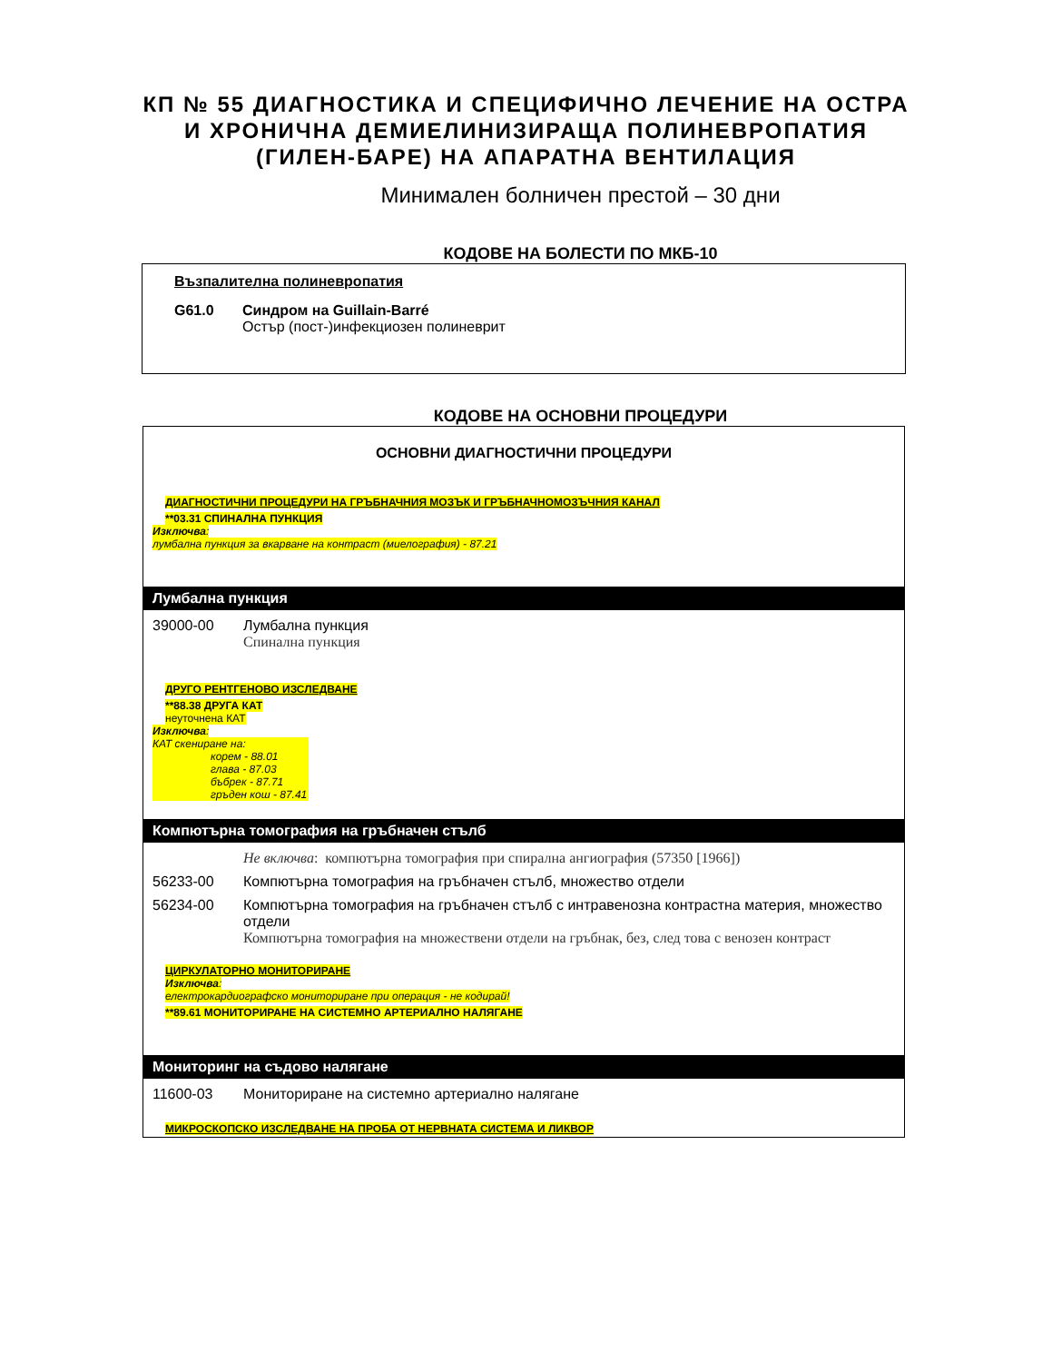КП № 55 ДИАГНОСТИКА И СПЕЦИФИЧНО ЛЕЧЕНИЕ НА ОСТРА И ХРОНИЧНА ДЕМИЕЛИНИЗИРАЩА ПОЛИНЕВРОПАТИЯ (ГИЛЕН-БАРЕ) НА АПАРАТНА ВЕНТИЛАЦИЯ
Минимален болничен престой – 30 дни
КОДОВЕ НА БОЛЕСТИ ПО МКБ-10
Възпалителна полиневропатия
G61.0 Синдром на Guillain-Barré
Остър (пост-)инфекциозен полиневрит
КОДОВЕ НА ОСНОВНИ ПРОЦЕДУРИ
ОСНОВНИ ДИАГНОСТИЧНИ ПРОЦЕДУРИ
ДИАГНОСТИЧНИ ПРОЦЕДУРИ НА ГРЪБНАЧНИЯ МОЗЪК И ГРЪБНАЧНОМОЗЪЧНИЯ КАНАЛ
**03.31 СПИНАЛНА ПУНКЦИЯ
Изключва:
лумбална пункция за вкарване на контраст (миелография) - 87.21
Лумбална пункция
39000-00 Лумбална пункция
Спинална пункция
ДРУГО РЕНТГЕНОВО ИЗСЛЕДВАНЕ
**88.38 ДРУГА КАТ
неуточнена КАТ
Изключва:
КАТ скениране на:
корем - 88.01
глава - 87.03
бъбрек - 87.71
гръден кош - 87.41
Компютърна томография на гръбначен стълб
Не включва: компютърна томография при спирална ангиография (57350 [1966])
56233-00 Компютърна томография на гръбначен стълб, множество отдели
56234-00 Компютърна томография на гръбначен стълб с интравенозна контрастна материя, множество отдели
Компютърна томография на множествени отдели на гръбнак, без, след това с венозен контраст
ЦИРКУЛАТОРНО МОНИТОРИРАНЕ
Изключва:
електрокардиографско мониториране при операция - не кодирай!
**89.61 МОНИТОРИРАНЕ НА СИСТЕМНО АРТЕРИАЛНО НАЛЯГАНЕ
Мониторинг на съдово налягане
11600-03 Мониториране на системно артериално налягане
МИКРОСКОПСКО ИЗСЛЕДВАНЕ НА ПРОБА ОТ НЕРВНАТА СИСТЕМА И ЛИКВОР